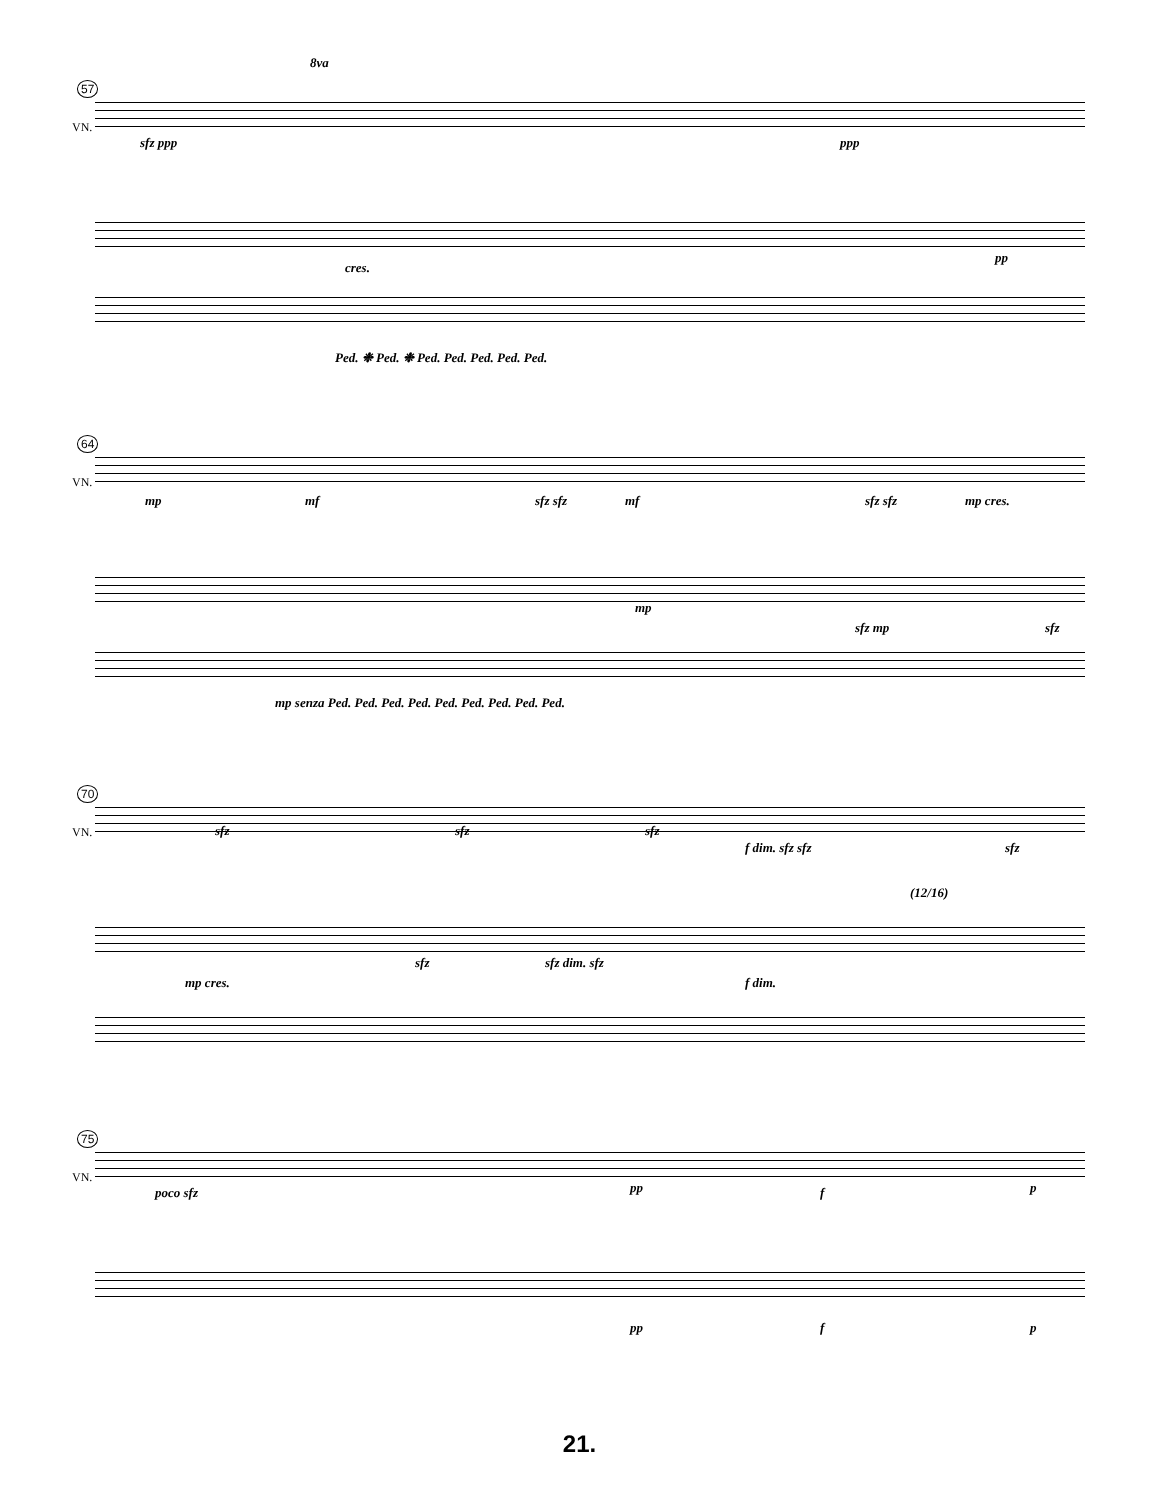57
VN.
sfz ppp ppp
cres.
pp
8va
Ped. ❉ Ped. ❉ Ped. Ped. Ped. Ped. Ped.
64
VN.
mp mf sfz sfz mf sfz sfz mp cres.
mp
sfz mp sfz
mp senza Ped. Ped. Ped. Ped. Ped. Ped. Ped. Ped. Ped.
70
VN. sfz sfz sfz
f dim. sfz sfz sfz
mp cres.
sfz sfz dim. sfz
f dim.
(12/16)
75
VN.
poco sfz pp f p
pp f p
21.